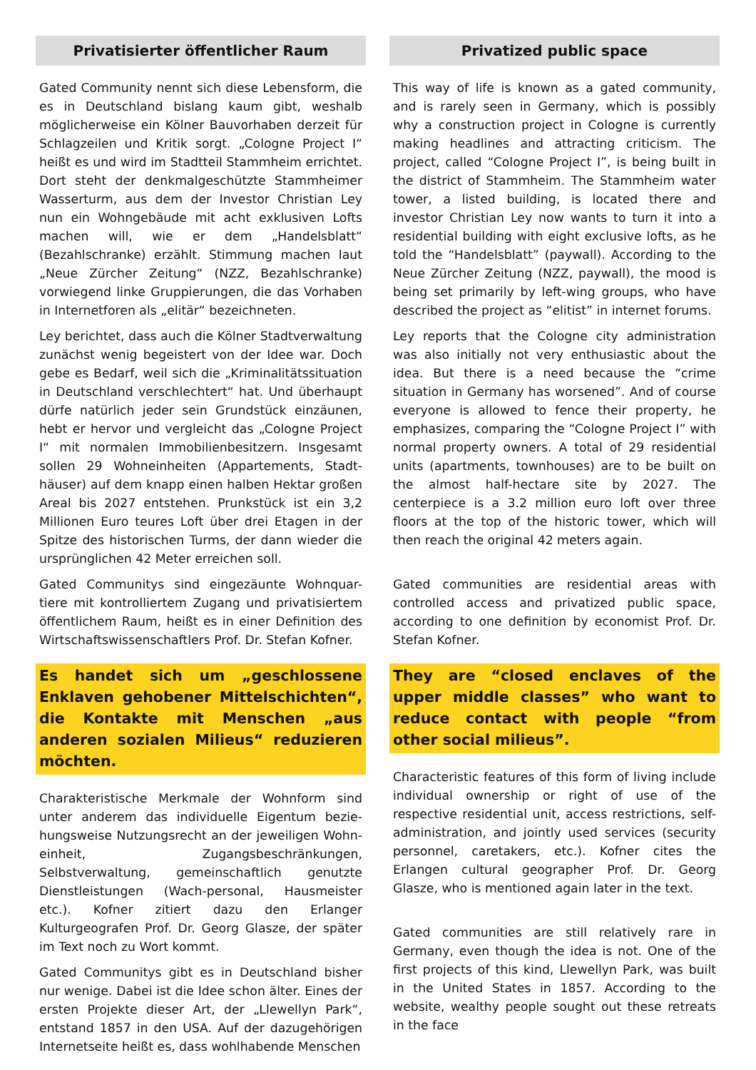Privatisierter öffentlicher Raum
Gated Community nennt sich diese Lebensform, die es in Deutschland bislang kaum gibt, weshalb möglicherweise ein Kölner Bauvorhaben derzeit für Schlagzeilen und Kritik sorgt. „Cologne Project I“ heißt es und wird im Stadtteil Stammheim errichtet. Dort steht der denkmalgeschützte Stammheimer Wasserturm, aus dem der Investor Christian Ley nun ein Wohngebäude mit acht exklusiven Lofts machen will, wie er dem „Handelsblatt“ (Bezahlschranke) erzählt. Stimmung machen laut „Neue Zürcher Zeitung“ (NZZ, Bezahlschranke) vorwiegend linke Gruppierungen, die das Vorhaben in Internetforen als „elitär“ bezeichneten.
Ley berichtet, dass auch die Kölner Stadtverwaltung zunächst wenig begeistert von der Idee war. Doch gebe es Bedarf, weil sich die „Kriminalitätssituation in Deutschland verschlechtert“ hat. Und überhaupt dürfe natürlich jeder sein Grundstück einzäunen, hebt er hervor und vergleicht das „Cologne Project I“ mit normalen Immobilienbesitzern. Insgesamt sollen 29 Wohneinheiten (Appartements, Stadt-häuser) auf dem knapp einen halben Hektar großen Areal bis 2027 entstehen. Prunkstück ist ein 3,2 Millionen Euro teures Loft über drei Etagen in der Spitze des historischen Turms, der dann wieder die ursprünglichen 42 Meter erreichen soll.
Gated Communitys sind eingezäunte Wohnquar-tiere mit kontrolliertem Zugang und privatisiertem öffentlichem Raum, heißt es in einer Definition des Wirtschaftswissenschaftlers Prof. Dr. Stefan Kofner.
Es handet sich um „geschlossene Enklaven gehobener Mittelschichten“, die Kontakte mit Menschen „aus anderen sozialen Milieus“ reduzieren möchten.
Charakteristische Merkmale der Wohnform sind unter anderem das individuelle Eigentum bezie-hungsweise Nutzungsrecht an der jeweiligen Wohn-einheit, Zugangsbeschränkungen, Selbstverwaltung, gemeinschaftlich genutzte Dienstleistungen (Wach-personal, Hausmeister etc.). Kofner zitiert dazu den Erlanger Kulturgeografen Prof. Dr. Georg Glasze, der später im Text noch zu Wort kommt.
Gated Communitys gibt es in Deutschland bisher nur wenige. Dabei ist die Idee schon älter. Eines der ersten Projekte dieser Art, der „Llewellyn Park“, entstand 1857 in den USA. Auf der dazugehörigen Internetseite heißt es, dass wohlhabende Menschen
Privatized public space
This way of life is known as a gated community, and is rarely seen in Germany, which is possibly why a construction project in Cologne is currently making headlines and attracting criticism. The project, called “Cologne Project I”, is being built in the district of Stammheim. The Stammheim water tower, a listed building, is located there and investor Christian Ley now wants to turn it into a residential building with eight exclusive lofts, as he told the “Handelsblatt” (paywall). According to the Neue Zürcher Zeitung (NZZ, paywall), the mood is being set primarily by left-wing groups, who have described the project as “elitist” in internet forums.
Ley reports that the Cologne city administration was also initially not very enthusiastic about the idea. But there is a need because the “crime situation in Germany has worsened”. And of course everyone is allowed to fence their property, he emphasizes, comparing the “Cologne Project I” with normal property owners. A total of 29 residential units (apartments, townhouses) are to be built on the almost half-hectare site by 2027. The centerpiece is a 3.2 million euro loft over three floors at the top of the historic tower, which will then reach the original 42 meters again.
Gated communities are residential areas with controlled access and privatized public space, according to one definition by economist Prof. Dr. Stefan Kofner.
They are “closed enclaves of the upper middle classes” who want to reduce contact with people “from other social milieus”.
Characteristic features of this form of living include individual ownership or right of use of the respective residential unit, access restrictions, self-administration, and jointly used services (security personnel, caretakers, etc.). Kofner cites the Erlangen cultural geographer Prof. Dr. Georg Glasze, who is mentioned again later in the text.
Gated communities are still relatively rare in Germany, even though the idea is not. One of the first projects of this kind, Llewellyn Park, was built in the United States in 1857. According to the website, wealthy people sought out these retreats in the face